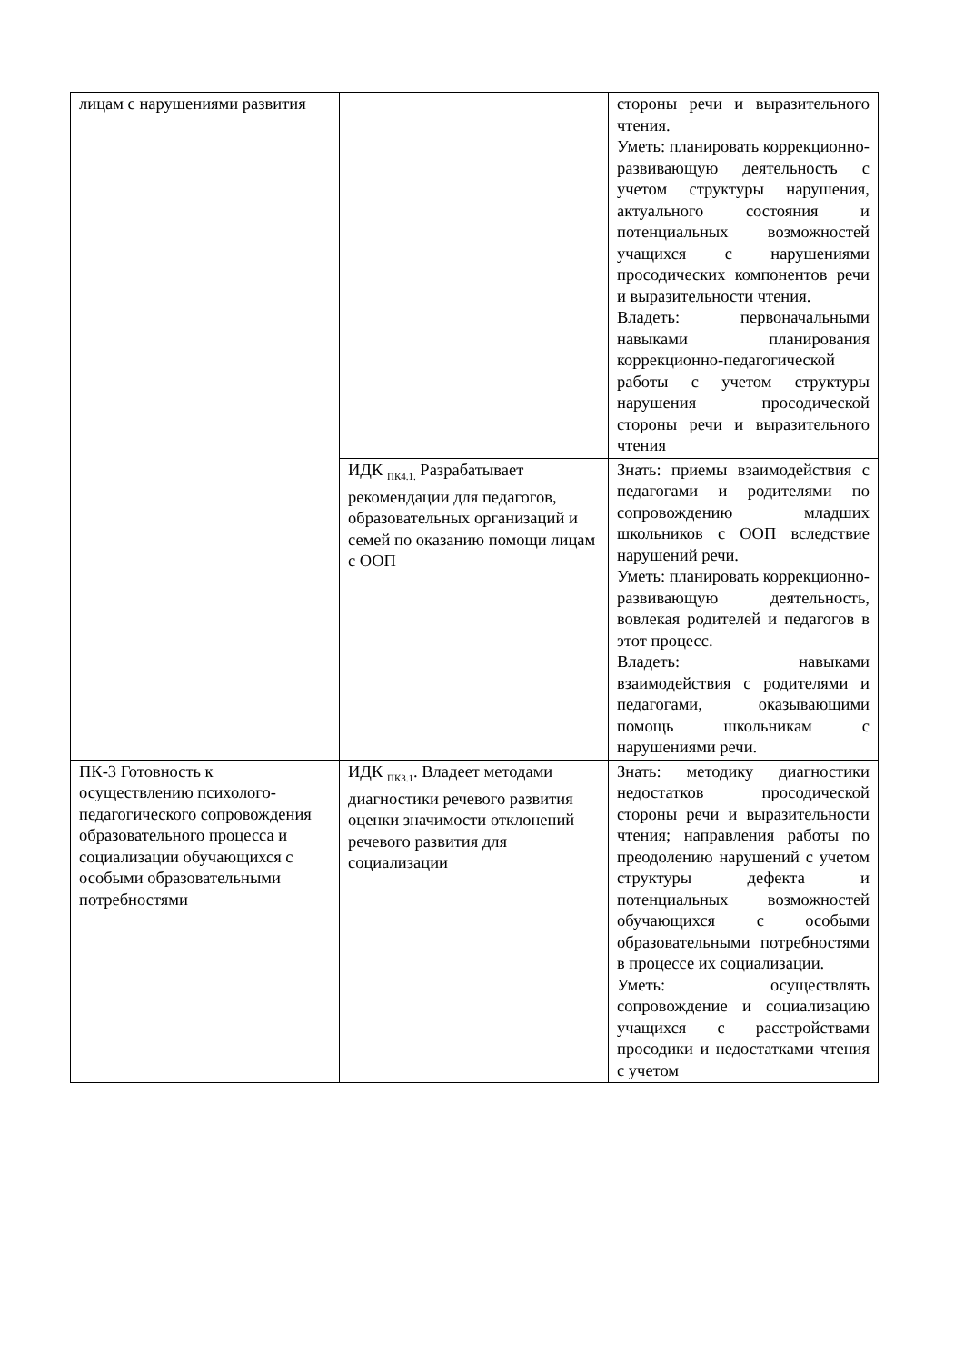| лицам с нарушениями развития | | стороны речи и выразительного чтения. Уметь: планировать коррекционно-развивающую деятельность с учетом структуры нарушения, актуального состояния и потенциальных возможностей учащихся с нарушениями просодических компонентов речи и выразительности чтения. Владеть: первоначальными навыками планирования коррекционно-педагогической работы с учетом структуры нарушения просодической стороны речи и выразительного чтения |
| | ИДК <sub>ПК4.1.</sub> Разрабатывает рекомендации для педагогов, образовательных организаций и семей по оказанию помощи лицам с ООП | Знать: приемы взаимодействия с педагогами и родителями по сопровождению младших школьников с ООП вследствие нарушений речи. Уметь: планировать коррекционно-развивающую деятельность, вовлекая родителей и педагогов в этот процесс. Владеть: навыками взаимодействия с родителями и педагогами, оказывающими помощь школьникам с нарушениями речи. |
| ПК-3 Готовность к осуществлению психолого-педагогического сопровождения образовательного процесса и социализации обучающихся с особыми образовательными потребностями | ИДК <sub>ПК3.1</sub>. Владеет методами диагностики речевого развития оценки значимости отклонений речевого развития для социализации | Знать: методику диагностики недостатков просодической стороны речи и выразительности чтения; направления работы по преодолению нарушений с учетом структуры дефекта и потенциальных возможностей обучающихся с особыми образовательными потребностями в процессе их социализации. Уметь: осуществлять сопровождение и социализацию учащихся с расстройствами просодики и недостатками чтения с учетом |